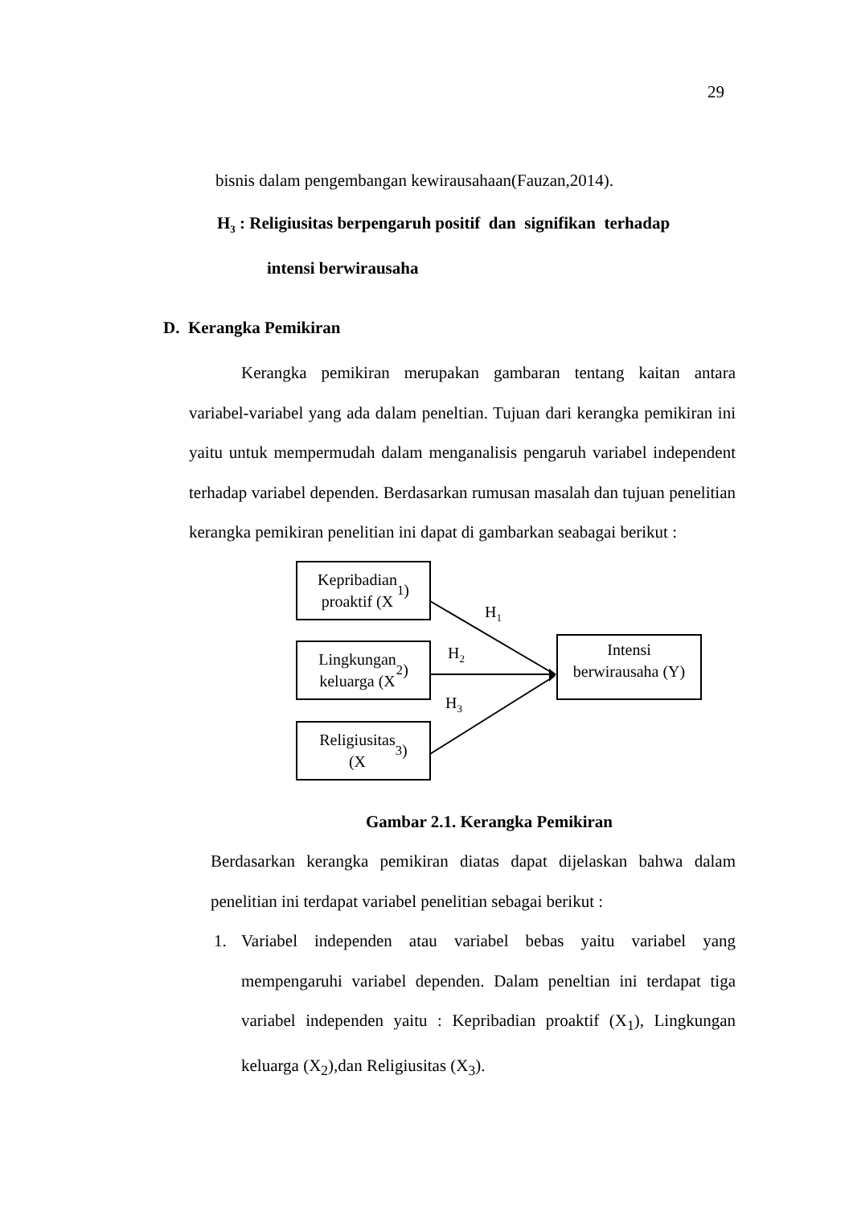29
bisnis dalam pengembangan kewirausahaan(Fauzan,2014).
H<sub>3</sub> : Religiusitas berpengaruh positif dan signifikan terhadap
intensi berwirausaha
D. Kerangka Pemikiran
Kerangka pemikiran merupakan gambaran tentang kaitan antara variabel-variabel yang ada dalam peneltian. Tujuan dari kerangka pemikiran ini yaitu untuk mempermudah dalam menganalisis pengaruh variabel independent terhadap variabel dependen. Berdasarkan rumusan masalah dan tujuan penelitian kerangka pemikiran penelitian ini dapat di gambarkan seabagai berikut :
Kepribadian
proaktif (X<sub>1</sub>)
H<sub>1</sub>
Lingkungan
keluarga (X<sub>2</sub>)
H<sub>2</sub>
Intensi
berwirausaha (Y)
H<sub>3</sub>
Religiusitas
(X<sub>3</sub>)
Gambar 2.1. Kerangka Pemikiran
Berdasarkan kerangka pemikiran diatas dapat dijelaskan bahwa dalam penelitian ini terdapat variabel penelitian sebagai berikut :
1. Variabel independen atau variabel bebas yaitu variabel yang mempengaruhi variabel dependen. Dalam peneltian ini terdapat tiga variabel independen yaitu : Kepribadian proaktif (X<sub>1</sub>), Lingkungan keluarga (X<sub>2</sub>),dan Religiusitas (X<sub>3</sub>).